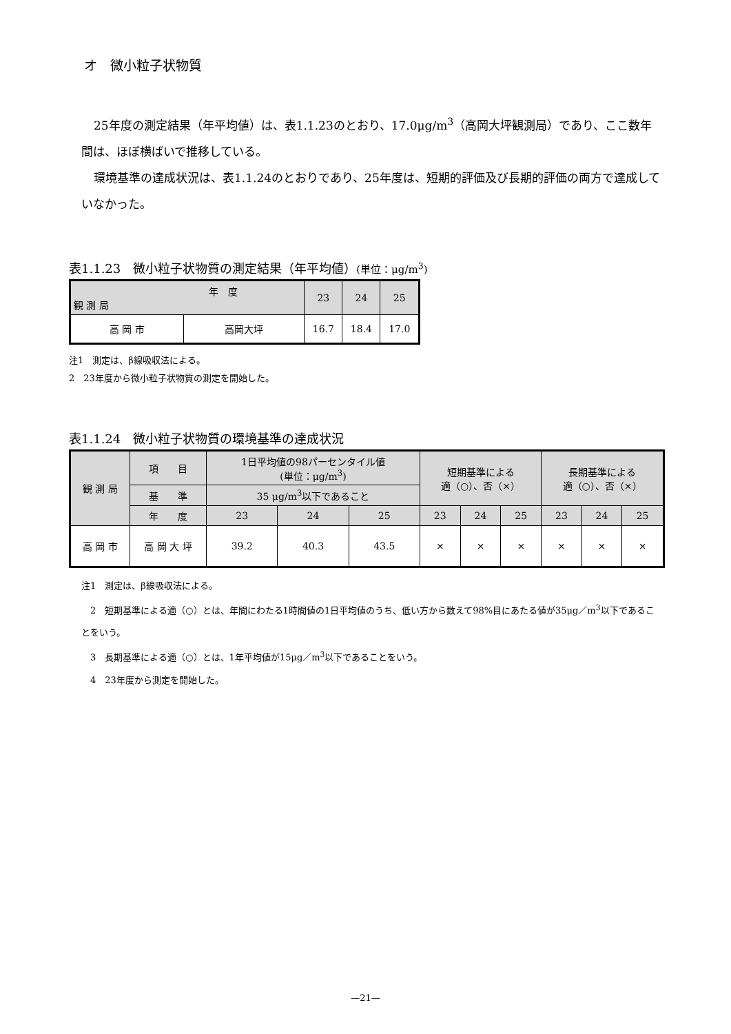オ　微小粒子状物質
25年度の測定結果（年平均値）は、表1.1.23のとおり、17.0μg/m<sup>3</sup>（高岡大坪観測局）であり、ここ数年間は、ほぼ横ばいで推移している。
環境基準の達成状況は、表1.1.24のとおりであり、25年度は、短期的評価及び長期的評価の両方で達成していなかった。
表1.1.23　微小粒子状物質の測定結果（年平均値）(単位：μg/m<sup>3</sup>)
| 年 度 観 測 局 | | 23 | 24 | 25 |
| --- | --- | --- | --- | --- |
| 高 岡 市 | 高岡大坪 | 16.7 | 18.4 | 17.0 |
注1　測定は、β線吸収法による。
2　23年度から微小粒子状物質の測定を開始した。
表1.1.24　微小粒子状物質の環境基準の達成状況
| 観 測 局 | 項 目 | 1日平均値の98パーセンタイル値 (単位：μg/m<sup>3</sup>) | | | 短期基準による 適（○）、否（×） | | | 長期基準による 適（○）、否（×） | | |
| --- | --- | --- | --- | --- | --- | --- | --- | --- | --- | --- |
| | 基 準 | 35 μg/m<sup>3</sup>以下であること | | | | | | | | |
| | 年 度 | 23 | 24 | 25 | 23 | 24 | 25 | 23 | 24 | 25 |
| 高 岡 市 | 高 岡 大 坪 | 39.2 | 40.3 | 43.5 | × | × | × | × | × | × |
注1　測定は、β線吸収法による。
　2　短期基準による適（○）とは、年間にわたる1時間値の1日平均値のうち、低い方から数えて98%目にあたる値が35μg／m<sup>3</sup>以下であることをいう。
　3　長期基準による適（○）とは、1年平均値が15μg／m<sup>3</sup>以下であることをいう。
　4　23年度から測定を開始した。
—21—